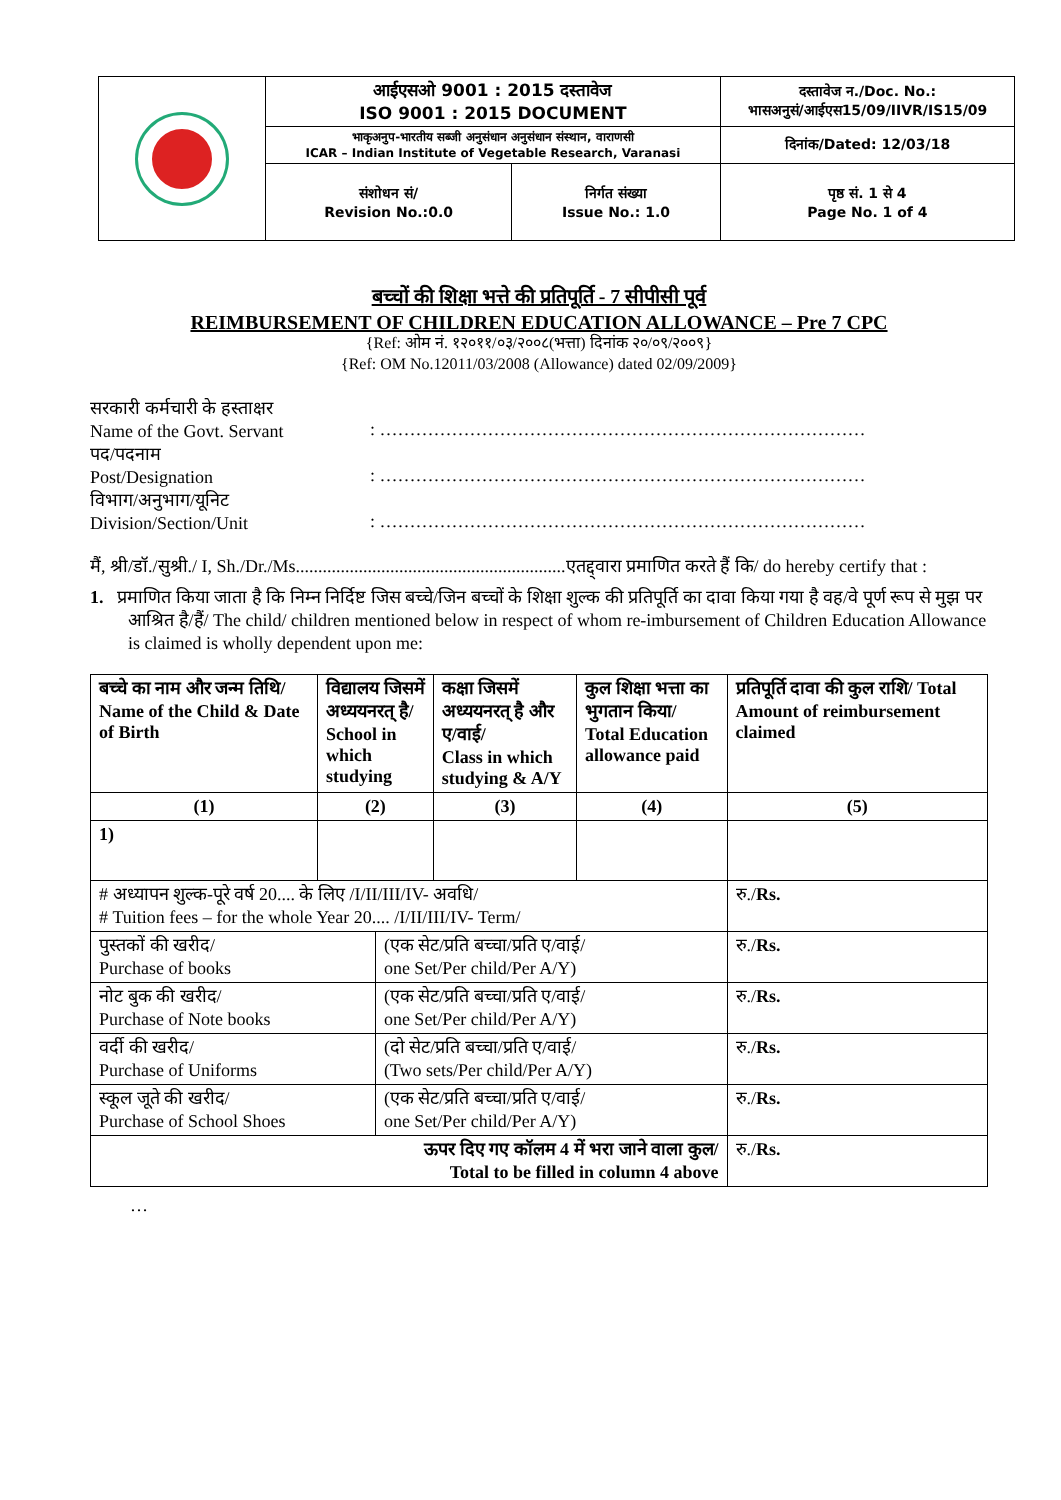| | आईएसओ 9001 : 2015 दस्तावेज ISO 9001 : 2015 DOCUMENT | | दस्तावेज न./Doc. No.: भासअनुसं/आईएस15/09/IIVR/IS15/09 |
| | भाकृअनुप-भारतीय सब्जी अनुसंधान अनुसंधान संस्थान, वाराणसी ICAR – Indian Institute of Vegetable Research, Varanasi | | दिनांक/Dated: 12/03/18 |
| | संशोधन सं/ Revision No.:0.0 | निर्गत संख्या Issue No.: 1.0 | पृष्ठ सं. 1 से 4 Page No. 1 of 4 |
बच्चों की शिक्षा भत्ते की प्रतिपूर्ति - 7 सीपीसी पूर्व
REIMBURSEMENT OF CHILDREN EDUCATION ALLOWANCE – Pre 7 CPC
{Ref: ओम नं. १२०११/०३/२००८(भत्ता) दिनांक २०/०९/२००९}
{Ref: OM No.12011/03/2008 (Allowance) dated 02/09/2009}
सरकारी कर्मचारी के हस्ताक्षर
Name of the Govt. Servant
: ………………………………………………………………………
पद/पदनाम
Post/Designation
: ………………………………………………………………………
विभाग/अनुभाग/यूनिट
Division/Section/Unit
: ………………………………………………………………………
मैं, श्री/डॉ./सुश्री./ I, Sh./Dr./Ms............................................................एतद्द्वारा प्रमाणित करते हैं कि/ do hereby certify that :
1. प्रमाणित किया जाता है कि निम्न निर्दिष्ट जिस बच्चे/जिन बच्चों के शिक्षा शुल्क की प्रतिपूर्ति का दावा किया गया है वह/वे पूर्ण रूप से मुझ पर आश्रित है/हैं/ The child/ children mentioned below in respect of whom re-imbursement of Children Education Allowance is claimed is wholly dependent upon me:
| बच्चे का नाम और जन्म तिथि/ Name of the Child & Date of Birth | विद्यालय जिसमें अध्ययनरत् है/ School in which studying | | कक्षा जिसमें अध्ययनरत् है और ए/वाई/ Class in which studying & A/Y | कुल शिक्षा भत्ता का भुगतान किया/ Total Education allowance paid | प्रतिपूर्ति दावा की कुल राशि/ Total Amount of reimbursement claimed |
| --- | --- | --- | --- | --- | --- |
| (1) | (2) | | (3) | (4) | (5) |
| 1) | | | | | |
| # अध्यापन शुल्क-पूरे वर्ष 20.... के लिए /I/II/III/IV- अवधि/ # Tuition fees – for the whole Year 20.... /I/II/III/IV- Term/ | | | | | रु./ Rs. |
| पुस्तकों की खरीद/ Purchase of books | | (एक सेट/प्रति बच्चा/प्रति ए/वाई/ one Set/Per child/Per A/Y) | | | रु./ Rs. |
| नोट बुक की खरीद/ Purchase of Note books | | (एक सेट/प्रति बच्चा/प्रति ए/वाई/ one Set/Per child/Per A/Y) | | | रु./ Rs. |
| वर्दी की खरीद/ Purchase of Uniforms | | (दो सेट/प्रति बच्चा/प्रति ए/वाई/ (Two sets/Per child/Per A/Y) | | | रु./ Rs. |
| स्कूल जूते की खरीद/ Purchase of School Shoes | | (एक सेट/प्रति बच्चा/प्रति ए/वाई/ one Set/Per child/Per A/Y) | | | रु./ Rs. |
| ऊपर दिए गए कॉलम 4 में भरा जाने वाला कुल/ Total to be filled in column 4 above | | | | | रु./ Rs. |
…